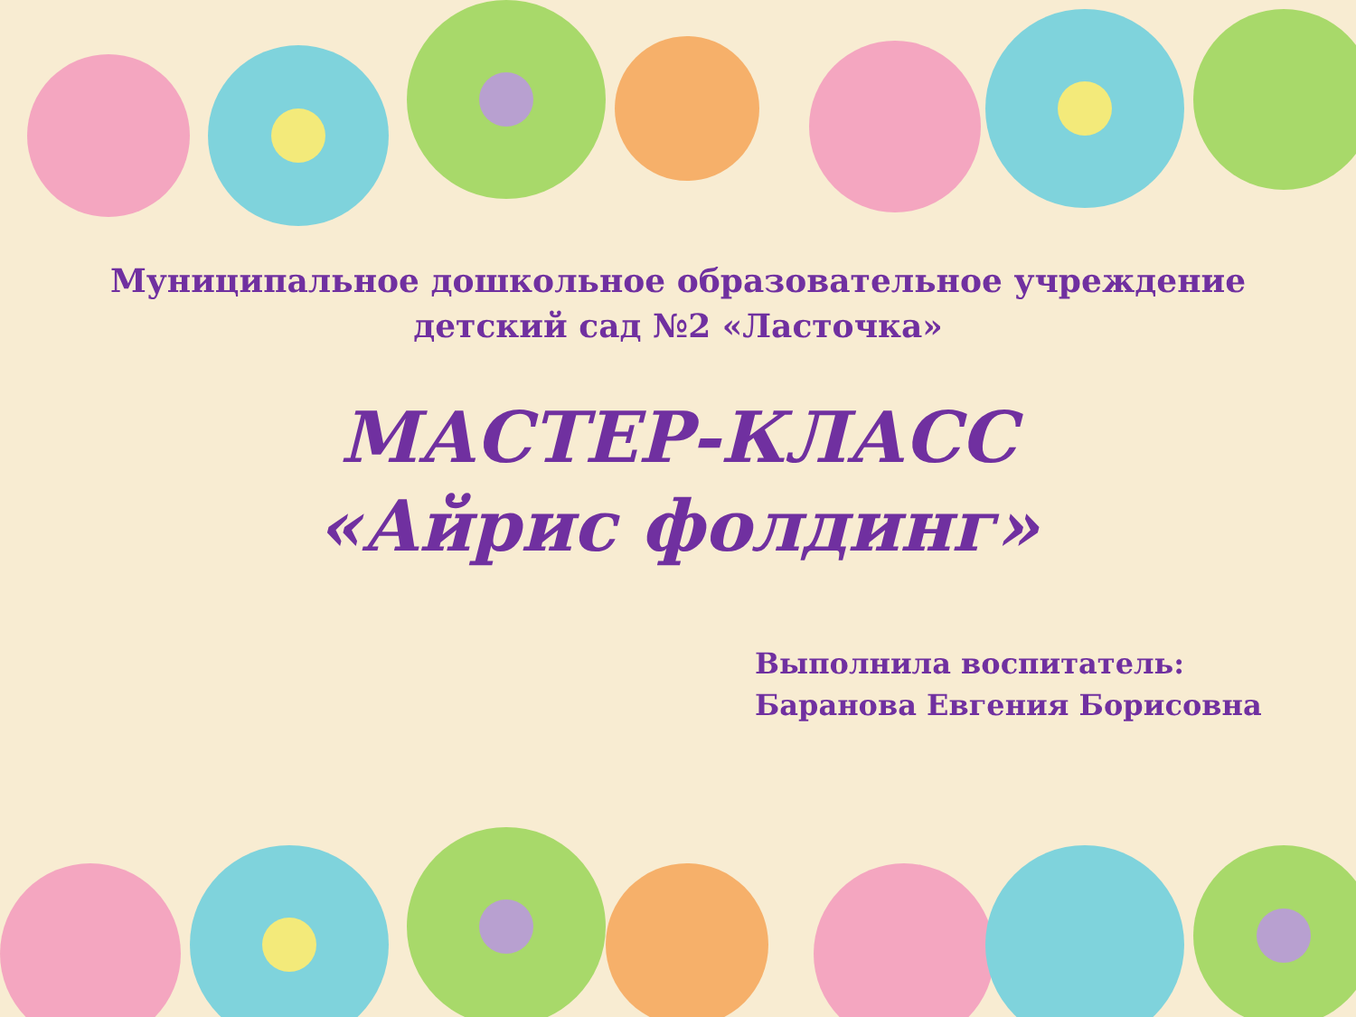Муниципальное дошкольное образовательное учреждение
детский сад №2 «Ласточка»
МАСТЕР-КЛАСС
«Айрис фолдинг»
Выполнила воспитатель:
Баранова Евгения Борисовна